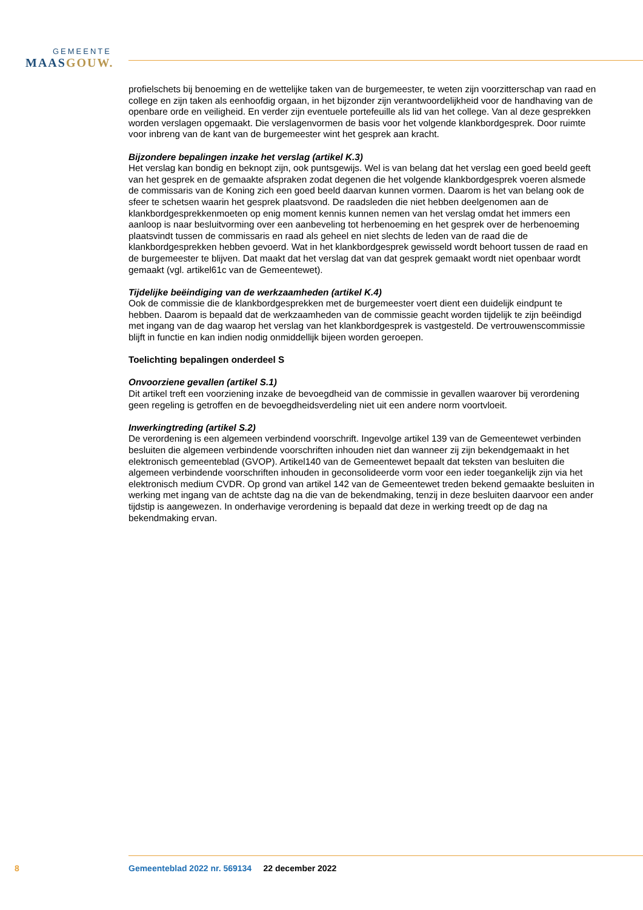GEMEENTE
MAAS GOUW.
profielschets bij benoeming en de wettelijke taken van de burgemeester, te weten zijn voorzitterschap van raad en college en zijn taken als eenhoofdig orgaan, in het bijzonder zijn verantwoordelijkheid voor de handhaving van de openbare orde en veiligheid. En verder zijn eventuele portefeuille als lid van het college. Van al deze gesprekken worden verslagen opgemaakt. Die verslagenvormen de basis voor het volgende klankbordgesprek. Door ruimte voor inbreng van de kant van de burgemeester wint het gesprek aan kracht.
Bijzondere bepalingen inzake het verslag (artikel K.3)
Het verslag kan bondig en beknopt zijn, ook puntsgewijs. Wel is van belang dat het verslag een goed beeld geeft van het gesprek en de gemaakte afspraken zodat degenen die het volgende klankbordgesprek voeren alsmede de commissaris van de Koning zich een goed beeld daarvan kunnen vormen. Daarom is het van belang ook de sfeer te schetsen waarin het gesprek plaatsvond. De raadsleden die niet hebben deelgenomen aan de klankbordgesprekkenmoeten op enig moment kennis kunnen nemen van het verslag omdat het immers een aanloop is naar besluitvorming over een aanbeveling tot herbenoeming en het gesprek over de herbenoeming plaatsvindt tussen de commissaris en raad als geheel en niet slechts de leden van de raad die de klankbordgesprekken hebben gevoerd. Wat in het klankbordgesprek gewisseld wordt behoort tussen de raad en de burgemeester te blijven. Dat maakt dat het verslag dat van dat gesprek gemaakt wordt niet openbaar wordt gemaakt (vgl. artikel61c van de Gemeentewet).
Tijdelijke beëindiging van de werkzaamheden (artikel K.4)
Ook de commissie die de klankbordgesprekken met de burgemeester voert dient een duidelijk eindpunt te hebben. Daarom is bepaald dat de werkzaamheden van de commissie geacht worden tijdelijk te zijn beëindigd met ingang van de dag waarop het verslag van het klankbordgesprek is vastgesteld. De vertrouwenscommissie blijft in functie en kan indien nodig onmiddellijk bijeen worden geroepen.
Toelichting bepalingen onderdeel S
Onvoorziene gevallen (artikel S.1)
Dit artikel treft een voorziening inzake de bevoegdheid van de commissie in gevallen waarover bij verordening geen regeling is getroffen en de bevoegdheidsverdeling niet uit een andere norm voortvloeit.
Inwerkingtreding (artikel S.2)
De verordening is een algemeen verbindend voorschrift. Ingevolge artikel 139 van de Gemeentewet verbinden besluiten die algemeen verbindende voorschriften inhouden niet dan wanneer zij zijn bekendgemaakt in het elektronisch gemeenteblad (GVOP). Artikel140 van de Gemeentewet bepaalt dat teksten van besluiten die algemeen verbindende voorschriften inhouden in geconsolideerde vorm voor een ieder toegankelijk zijn via het elektronisch medium CVDR. Op grond van artikel 142 van de Gemeentewet treden bekend gemaakte besluiten in werking met ingang van de achtste dag na die van de bekendmaking, tenzij in deze besluiten daarvoor een ander tijdstip is aangewezen. In onderhavige verordening is bepaald dat deze in werking treedt op de dag na bekendmaking ervan.
8 Gemeenteblad 2022 nr. 569134 22 december 2022